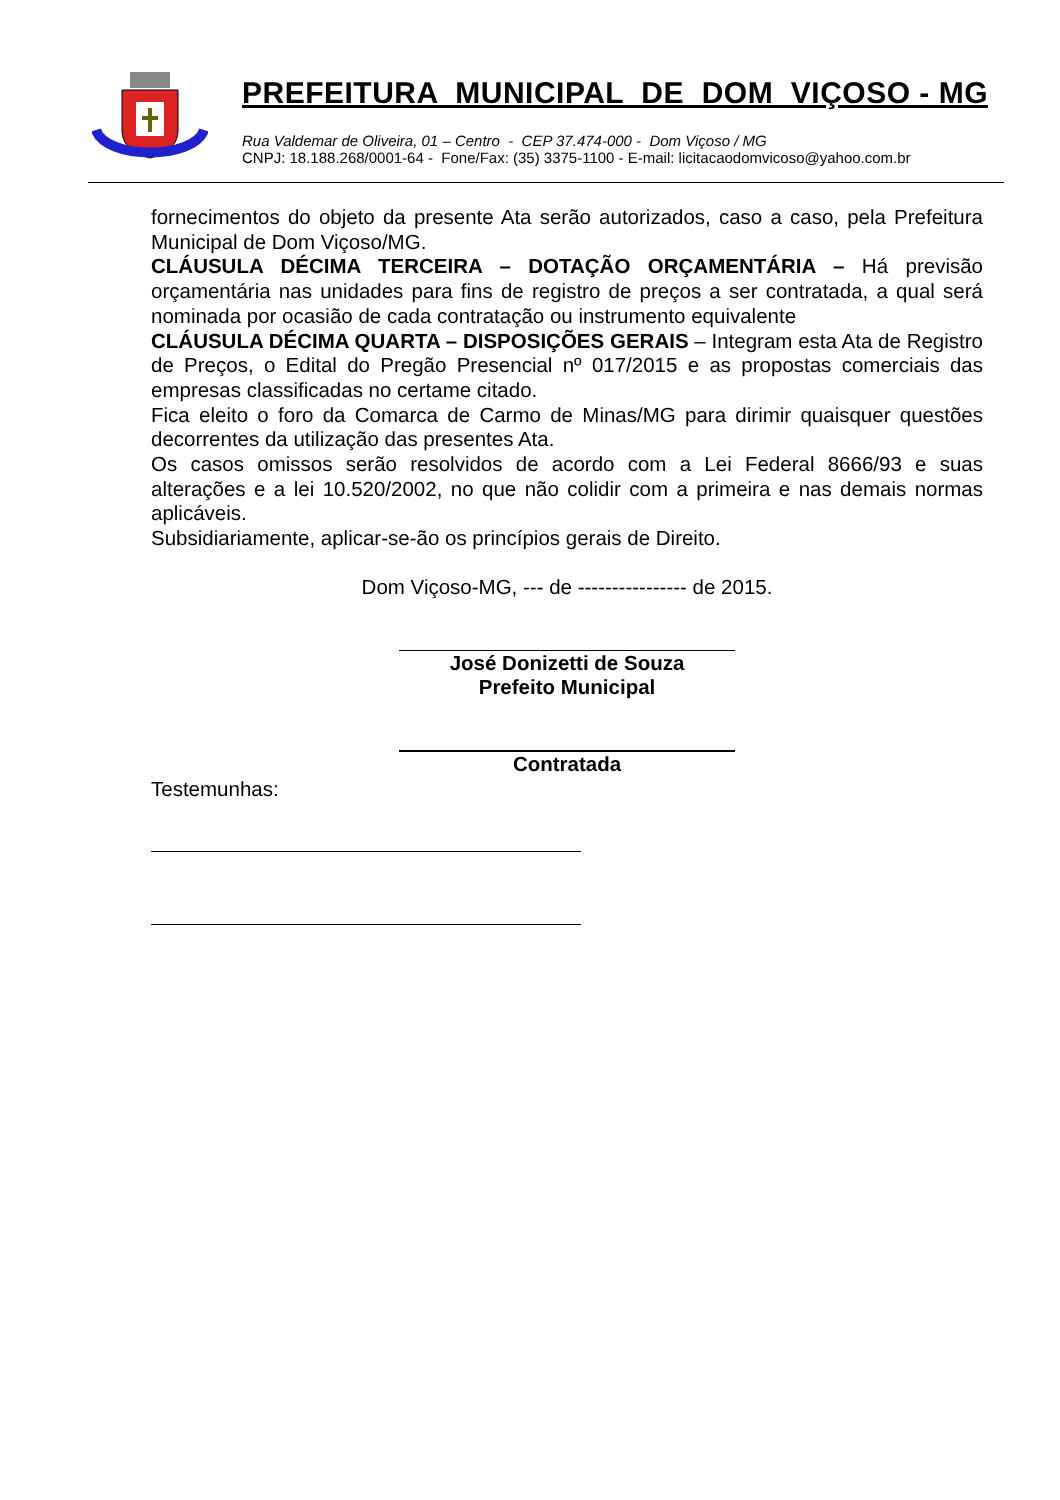PREFEITURA MUNICIPAL DE DOM VIÇOSO - MG
Rua Valdemar de Oliveira, 01 – Centro - CEP 37.474-000 - Dom Viçoso / MG
CNPJ: 18.188.268/0001-64 - Fone/Fax: (35) 3375-1100 - E-mail: licitacaodomvicoso@yahoo.com.br
fornecimentos do objeto da presente Ata serão autorizados, caso a caso, pela Prefeitura Municipal de Dom Viçoso/MG.
CLÁUSULA DÉCIMA TERCEIRA – DOTAÇÃO ORÇAMENTÁRIA – Há previsão orçamentária nas unidades para fins de registro de preços a ser contratada, a qual será nominada por ocasião de cada contratação ou instrumento equivalente
CLÁUSULA DÉCIMA QUARTA – DISPOSIÇÕES GERAIS – Integram esta Ata de Registro de Preços, o Edital do Pregão Presencial nº 017/2015 e as propostas comerciais das empresas classificadas no certame citado.
Fica eleito o foro da Comarca de Carmo de Minas/MG para dirimir quaisquer questões decorrentes da utilização das presentes Ata.
Os casos omissos serão resolvidos de acordo com a Lei Federal 8666/93 e suas alterações e a lei 10.520/2002, no que não colidir com a primeira e nas demais normas aplicáveis.
Subsidiariamente, aplicar-se-ão os princípios gerais de Direito.
Dom Viçoso-MG, --- de ---------------- de 2015.
José Donizetti de Souza
Prefeito Municipal
Contratada
Testemunhas: